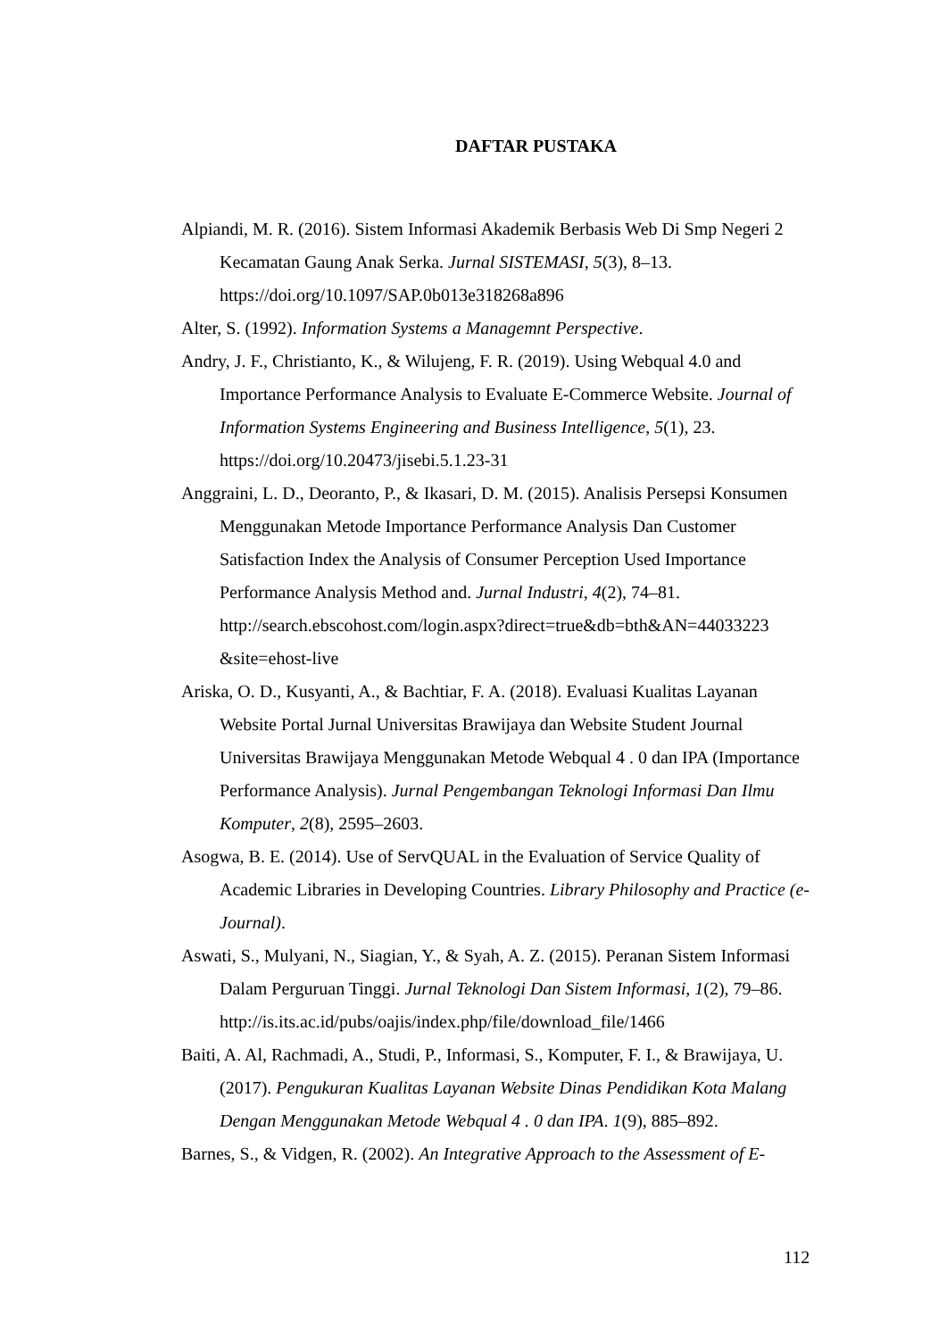DAFTAR PUSTAKA
Alpiandi, M. R. (2016). Sistem Informasi Akademik Berbasis Web Di Smp Negeri 2 Kecamatan Gaung Anak Serka. Jurnal SISTEMASI, 5(3), 8–13. https://doi.org/10.1097/SAP.0b013e318268a896
Alter, S. (1992). Information Systems a Managemnt Perspective.
Andry, J. F., Christianto, K., & Wilujeng, F. R. (2019). Using Webqual 4.0 and Importance Performance Analysis to Evaluate E-Commerce Website. Journal of Information Systems Engineering and Business Intelligence, 5(1), 23. https://doi.org/10.20473/jisebi.5.1.23-31
Anggraini, L. D., Deoranto, P., & Ikasari, D. M. (2015). Analisis Persepsi Konsumen Menggunakan Metode Importance Performance Analysis Dan Customer Satisfaction Index the Analysis of Consumer Perception Used Importance Performance Analysis Method and. Jurnal Industri, 4(2), 74–81. http://search.ebscohost.com/login.aspx?direct=true&db=bth&AN=44033223 &site=ehost-live
Ariska, O. D., Kusyanti, A., & Bachtiar, F. A. (2018). Evaluasi Kualitas Layanan Website Portal Jurnal Universitas Brawijaya dan Website Student Journal Universitas Brawijaya Menggunakan Metode Webqual 4 . 0 dan IPA (Importance Performance Analysis). Jurnal Pengembangan Teknologi Informasi Dan Ilmu Komputer, 2(8), 2595–2603.
Asogwa, B. E. (2014). Use of ServQUAL in the Evaluation of Service Quality of Academic Libraries in Developing Countries. Library Philosophy and Practice (e-Journal).
Aswati, S., Mulyani, N., Siagian, Y., & Syah, A. Z. (2015). Peranan Sistem Informasi Dalam Perguruan Tinggi. Jurnal Teknologi Dan Sistem Informasi, 1(2), 79–86. http://is.its.ac.id/pubs/oajis/index.php/file/download_file/1466
Baiti, A. Al, Rachmadi, A., Studi, P., Informasi, S., Komputer, F. I., & Brawijaya, U. (2017). Pengukuran Kualitas Layanan Website Dinas Pendidikan Kota Malang Dengan Menggunakan Metode Webqual 4 . 0 dan IPA. 1(9), 885–892.
Barnes, S., & Vidgen, R. (2002). An Integrative Approach to the Assessment of E-
112